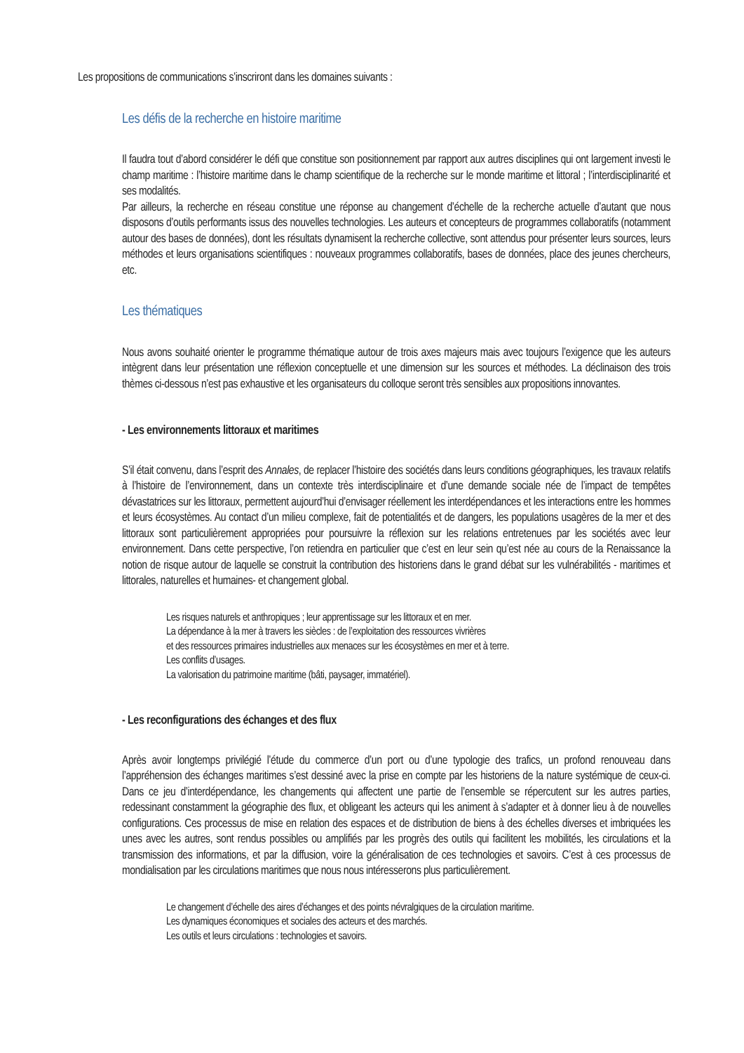Les propositions de communications s’inscriront dans les domaines suivants :
Les défis de la recherche en histoire maritime
Il faudra tout d’abord considérer le défi que constitue son positionnement par rapport aux autres disciplines qui ont largement investi le champ maritime : l’histoire maritime dans le champ scientifique de la recherche sur le monde maritime et littoral ; l’interdisciplinarité et ses modalités.
Par ailleurs, la recherche en réseau constitue une réponse au changement d’échelle de la recherche actuelle d’autant que nous disposons d’outils performants issus des nouvelles technologies. Les auteurs et concepteurs de programmes collaboratifs (notamment autour des bases de données), dont les résultats dynamisent la recherche collective, sont attendus pour présenter leurs sources, leurs méthodes et leurs organisations scientifiques : nouveaux programmes collaboratifs, bases de données, place des jeunes chercheurs, etc.
Les thématiques
Nous avons souhaité orienter le programme thématique autour de trois axes majeurs mais avec toujours l’exigence que les auteurs intègrent dans leur présentation une réflexion conceptuelle et une dimension sur les sources et méthodes. La déclinaison des trois thèmes ci-dessous n’est pas exhaustive et les organisateurs du colloque seront très sensibles aux propositions innovantes.
- Les environnements littoraux et maritimes
S’il était convenu, dans l’esprit des Annales, de replacer l’histoire des sociétés dans leurs conditions géographiques, les travaux relatifs à l’histoire de l’environnement, dans un contexte très interdisciplinaire et d’une demande sociale née de l’impact de tempêtes dévastatrices sur les littoraux, permettent aujourd’hui d’envisager réellement les interdépendances et les interactions entre les hommes et leurs écosystèmes. Au contact d’un milieu complexe, fait de potentialités et de dangers, les populations usagères de la mer et des littoraux sont particulièrement appropriées pour poursuivre la réflexion sur les relations entretenues par les sociétés avec leur environnement. Dans cette perspective, l’on retiendra en particulier que c’est en leur sein qu’est née au cours de la Renaissance la notion de risque autour de laquelle se construit la contribution des historiens dans le grand débat sur les vulnérabilités - maritimes et littorales, naturelles et humaines- et changement global.
Les risques naturels et anthropiques ; leur apprentissage sur les littoraux et en mer.
La dépendance à la mer à travers les siècles : de l’exploitation des ressources vivrières
et des ressources primaires industrielles aux menaces sur les écosystèmes en mer et à terre.
Les conflits d’usages.
La valorisation du patrimoine maritime (bâti, paysager, immatériel).
- Les reconfigurations des échanges et des flux
Après avoir longtemps privilégié l’étude du commerce d’un port ou d’une typologie des trafics, un profond renouveau dans l’appréhension des échanges maritimes s’est dessiné avec la prise en compte par les historiens de la nature systémique de ceux-ci. Dans ce jeu d’interdépendance, les changements qui affectent une partie de l’ensemble se répercutent sur les autres parties, redessinant constamment la géographie des flux, et obligeant les acteurs qui les animent à s’adapter et à donner lieu à de nouvelles configurations. Ces processus de mise en relation des espaces et de distribution de biens à des échelles diverses et imbriquées les unes avec les autres, sont rendus possibles ou amplifiés par les progrès des outils qui facilitent les mobilités, les circulations et la transmission des informations, et par la diffusion, voire la généralisation de ces technologies et savoirs. C’est à ces processus de mondialisation par les circulations maritimes que nous nous intéresserons plus particulièrement.
Le changement d’échelle des aires d’échanges et des points névralgiques de la circulation maritime.
Les dynamiques économiques et sociales des acteurs et des marchés.
Les outils et leurs circulations : technologies et savoirs.